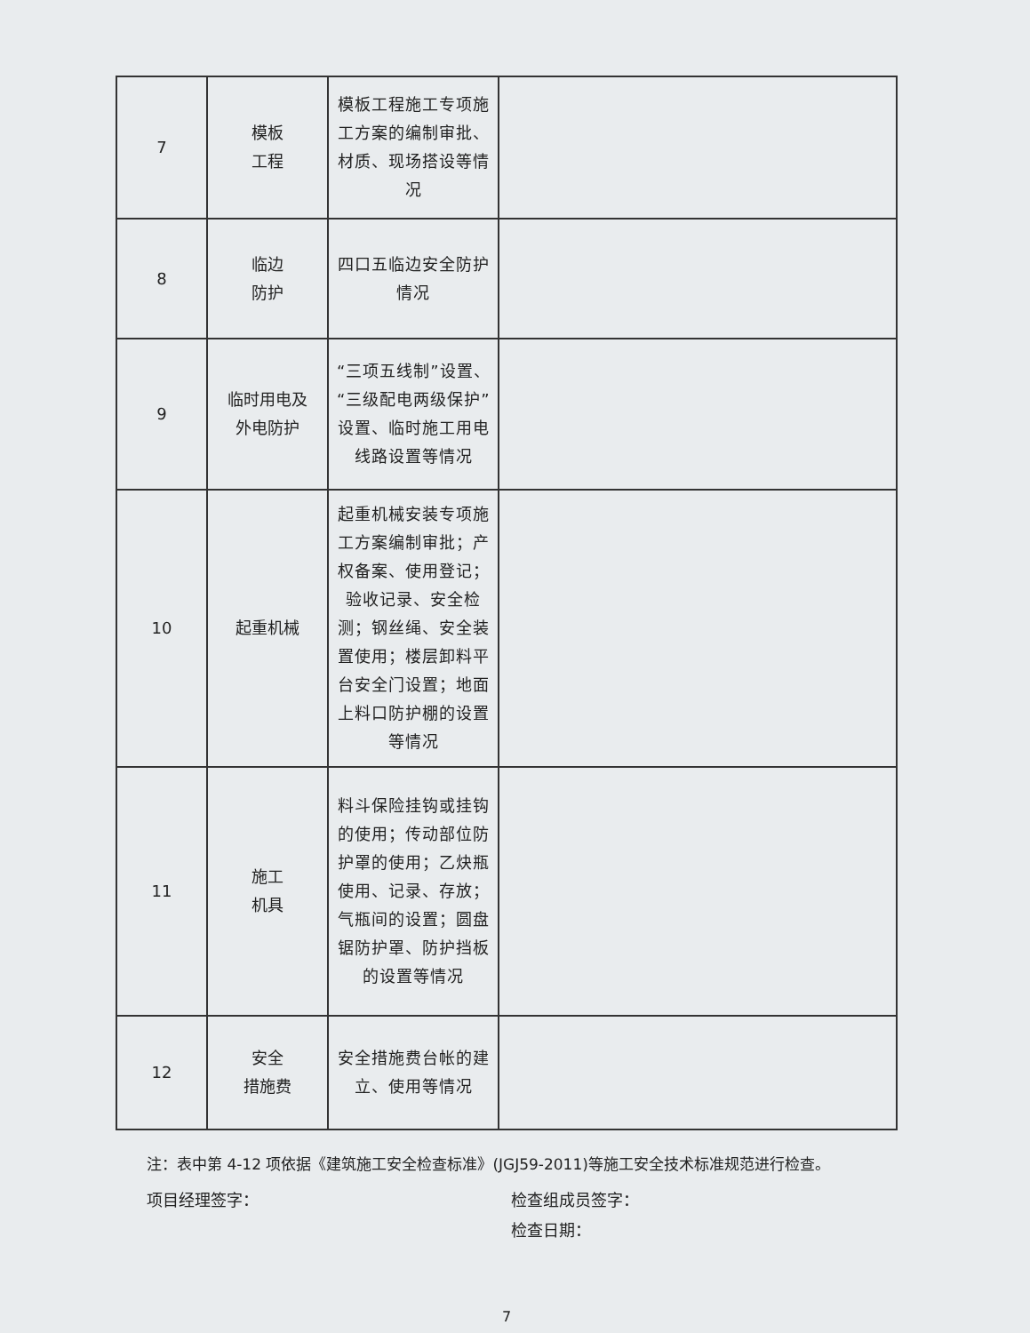| 7 | 模板 工程 | 模板工程施工专项施工方案的编制审批、材质、现场搭设等情况 | |
| 8 | 临边 防护 | 四口五临边安全防护情况 | |
| 9 | 临时用电及 外电防护 | “三项五线制”设置、“三级配电两级保护”设置、临时施工用电线路设置等情况 | |
| 10 | 起重机械 | 起重机械安装专项施工方案编制审批；产权备案、使用登记；验收记录、安全检测；钢丝绳、安全装置使用；楼层卸料平台安全门设置；地面上料口防护棚的设置等情况 | |
| 11 | 施工 机具 | 料斗保险挂钩或挂钩的使用；传动部位防护罩的使用；乙炔瓶使用、记录、存放；气瓶间的设置；圆盘锯防护罩、防护挡板的设置等情况 | |
| 12 | 安全 措施费 | 安全措施费台帐的建立、使用等情况 | |
注：表中第 4-12 项依据《建筑施工安全检查标准》(JGJ59-2011)等施工安全技术标准规范进行检查。
项目经理签字： 检查组成员签字：
检查日期：
7